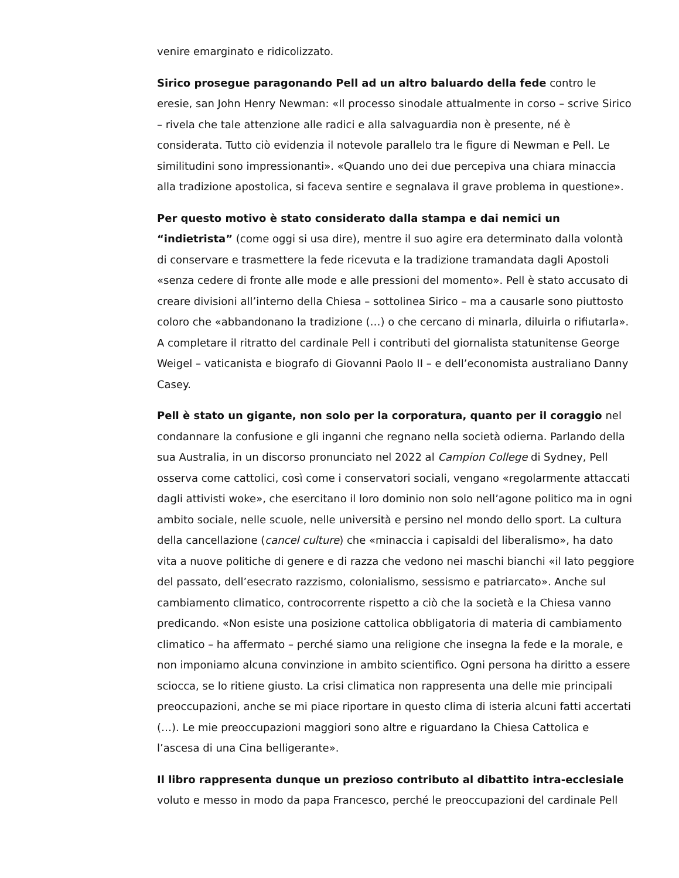venire emarginato e ridicolizzato.
Sirico prosegue paragonando Pell ad un altro baluardo della fede contro le eresie, san John Henry Newman: «Il processo sinodale attualmente in corso – scrive Sirico – rivela che tale attenzione alle radici e alla salvaguardia non è presente, né è considerata. Tutto ciò evidenzia il notevole parallelo tra le figure di Newman e Pell. Le similitudini sono impressionanti». «Quando uno dei due percepiva una chiara minaccia alla tradizione apostolica, si faceva sentire e segnalava il grave problema in questione».
Per questo motivo è stato considerato dalla stampa e dai nemici un “indietrista” (come oggi si usa dire), mentre il suo agire era determinato dalla volontà di conservare e trasmettere la fede ricevuta e la tradizione tramandata dagli Apostoli «senza cedere di fronte alle mode e alle pressioni del momento». Pell è stato accusato di creare divisioni all’interno della Chiesa – sottolinea Sirico – ma a causarle sono piuttosto coloro che «abbandonano la tradizione (…) o che cercano di minarla, diluirla o rifiutarla». A completare il ritratto del cardinale Pell i contributi del giornalista statunitense George Weigel – vaticanista e biografo di Giovanni Paolo II – e dell’economista australiano Danny Casey.
Pell è stato un gigante, non solo per la corporatura, quanto per il coraggio nel condannare la confusione e gli inganni che regnano nella società odierna. Parlando della sua Australia, in un discorso pronunciato nel 2022 al Campion College di Sydney, Pell osserva come cattolici, così come i conservatori sociali, vengano «regolarmente attaccati dagli attivisti woke», che esercitano il loro dominio non solo nell’agone politico ma in ogni ambito sociale, nelle scuole, nelle università e persino nel mondo dello sport. La cultura della cancellazione (cancel culture) che «minaccia i capisaldi del liberalismo», ha dato vita a nuove politiche di genere e di razza che vedono nei maschi bianchi «il lato peggiore del passato, dell’esecrato razzismo, colonialismo, sessismo e patriarcato». Anche sul cambiamento climatico, controcorrente rispetto a ciò che la società e la Chiesa vanno predicando. «Non esiste una posizione cattolica obbligatoria di materia di cambiamento climatico – ha affermato – perché siamo una religione che insegna la fede e la morale, e non imponiamo alcuna convinzione in ambito scientifico. Ogni persona ha diritto a essere sciocca, se lo ritiene giusto. La crisi climatica non rappresenta una delle mie principali preoccupazioni, anche se mi piace riportare in questo clima di isteria alcuni fatti accertati (…). Le mie preoccupazioni maggiori sono altre e riguardano la Chiesa Cattolica e l’ascesa di una Cina belligerante».
Il libro rappresenta dunque un prezioso contributo al dibattito intra-ecclesiale voluto e messo in modo da papa Francesco, perché le preoccupazioni del cardinale Pell